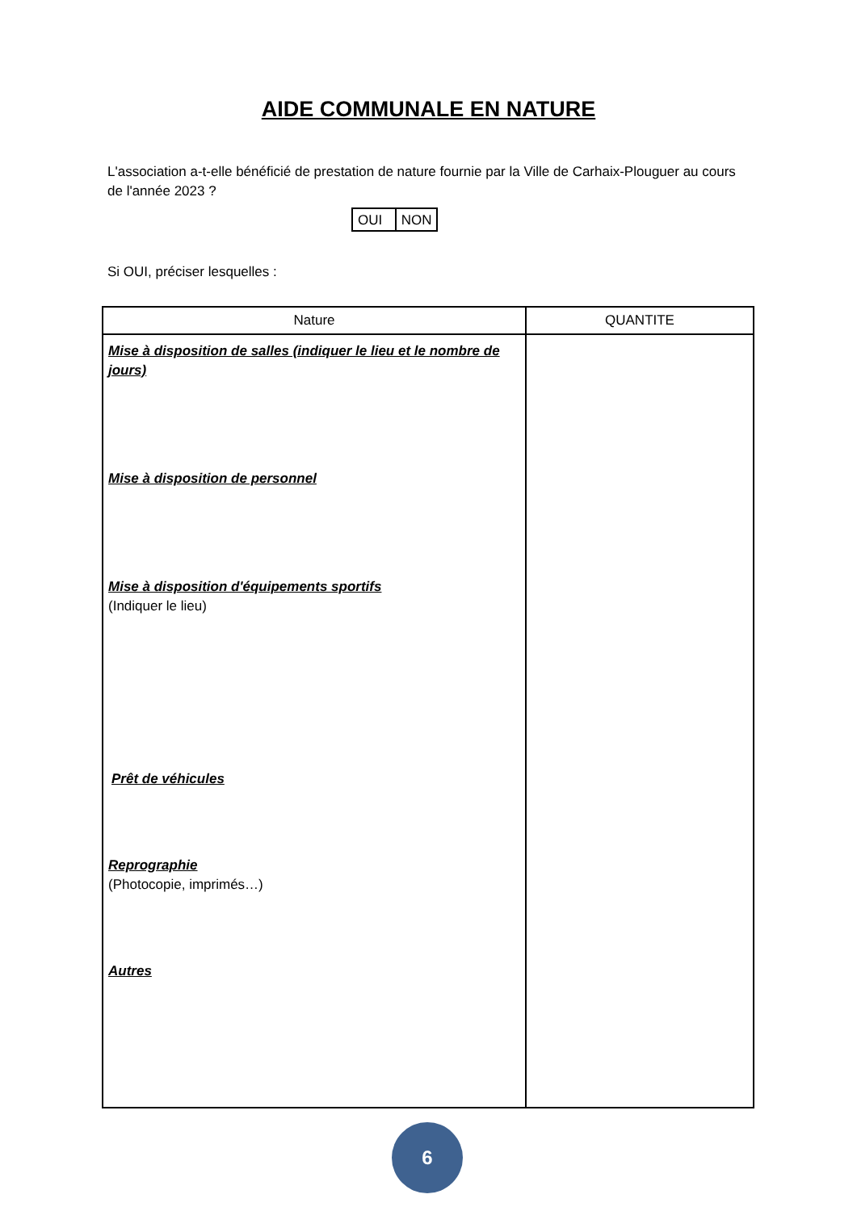AIDE COMMUNALE EN NATURE
L'association a-t-elle bénéficié de prestation de nature fournie par la Ville de Carhaix-Plouguer au cours de l'année 2023 ?
| OUI | NON |
Si OUI, préciser lesquelles :
| Nature | QUANTITE |
| --- | --- |
| Mise à disposition de salles (indiquer le lieu et le nombre de jours) Mise à disposition de personnel Mise à disposition d'équipements sportifs (Indiquer le lieu) Prêt de véhicules Reprographie (Photocopie, imprimés…) Autres | |
6